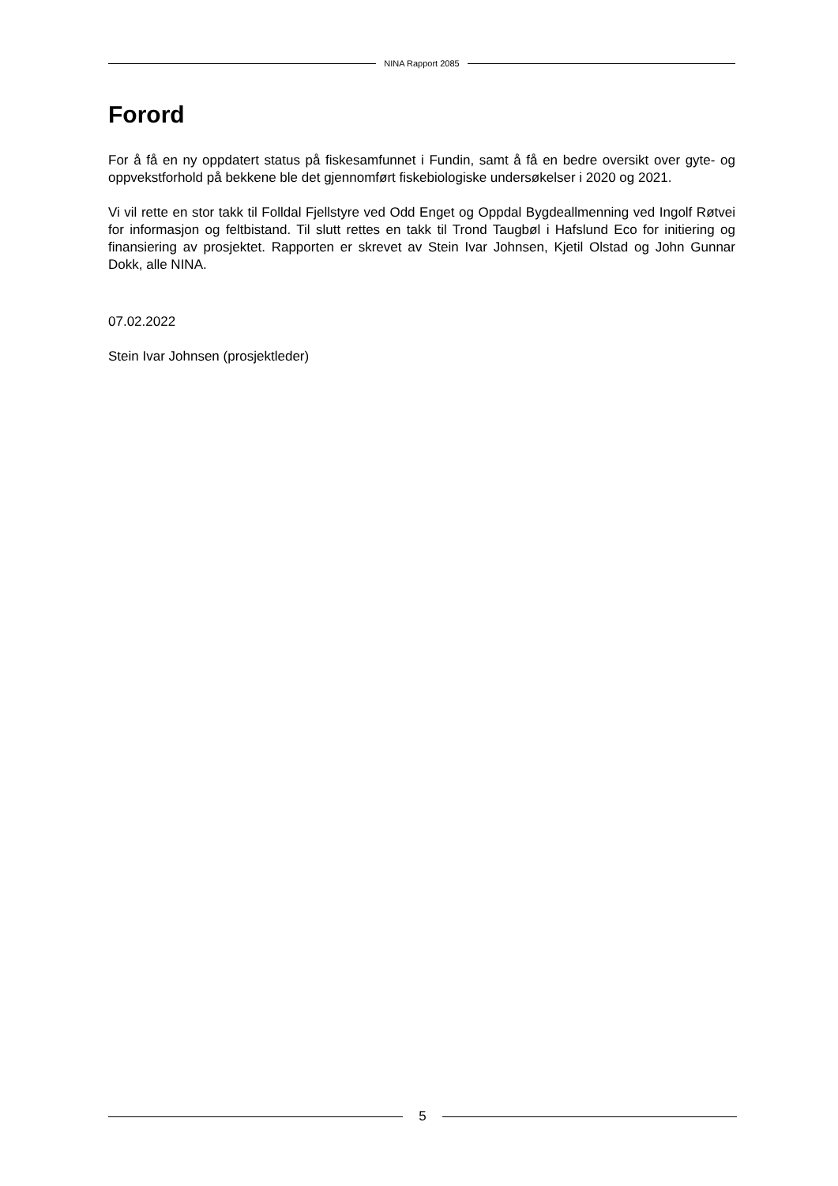NINA Rapport 2085
Forord
For å få en ny oppdatert status på fiskesamfunnet i Fundin, samt å få en bedre oversikt over gyte- og oppvekstforhold på bekkene ble det gjennomført fiskebiologiske undersøkelser i 2020 og 2021.
Vi vil rette en stor takk til Folldal Fjellstyre ved Odd Enget og Oppdal Bygdeallmenning ved Ingolf Røtvei for informasjon og feltbistand. Til slutt rettes en takk til Trond Taugbøl i Hafslund Eco for initiering og finansiering av prosjektet. Rapporten er skrevet av Stein Ivar Johnsen, Kjetil Olstad og John Gunnar Dokk, alle NINA.
07.02.2022
Stein Ivar Johnsen (prosjektleder)
5